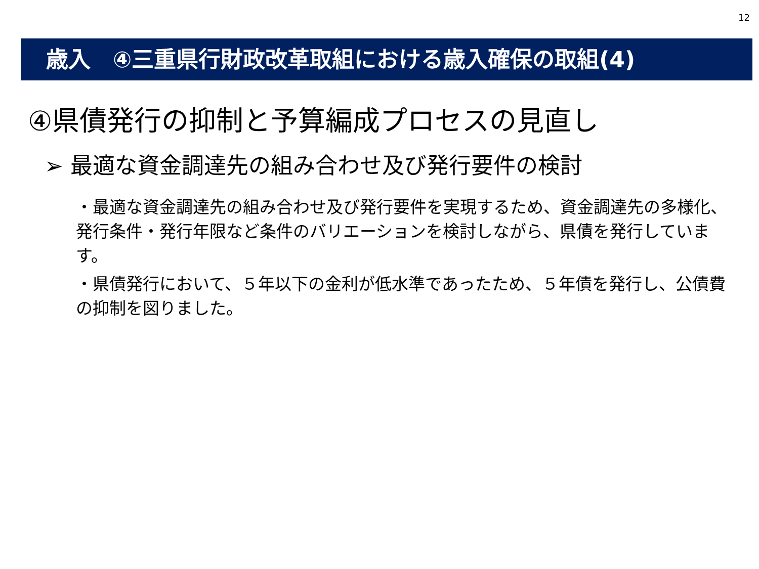12
歳入　④三重県行財政改革取組における歳入確保の取組(4)
④県債発行の抑制と予算編成プロセスの見直し
➢ 最適な資金調達先の組み合わせ及び発行要件の検討
・最適な資金調達先の組み合わせ及び発行要件を実現するため、資金調達先の多様化、発行条件・発行年限など条件のバリエーションを検討しながら、県債を発行しています。
・県債発行において、５年以下の金利が低水準であったため、５年債を発行し、公債費の抑制を図りました。